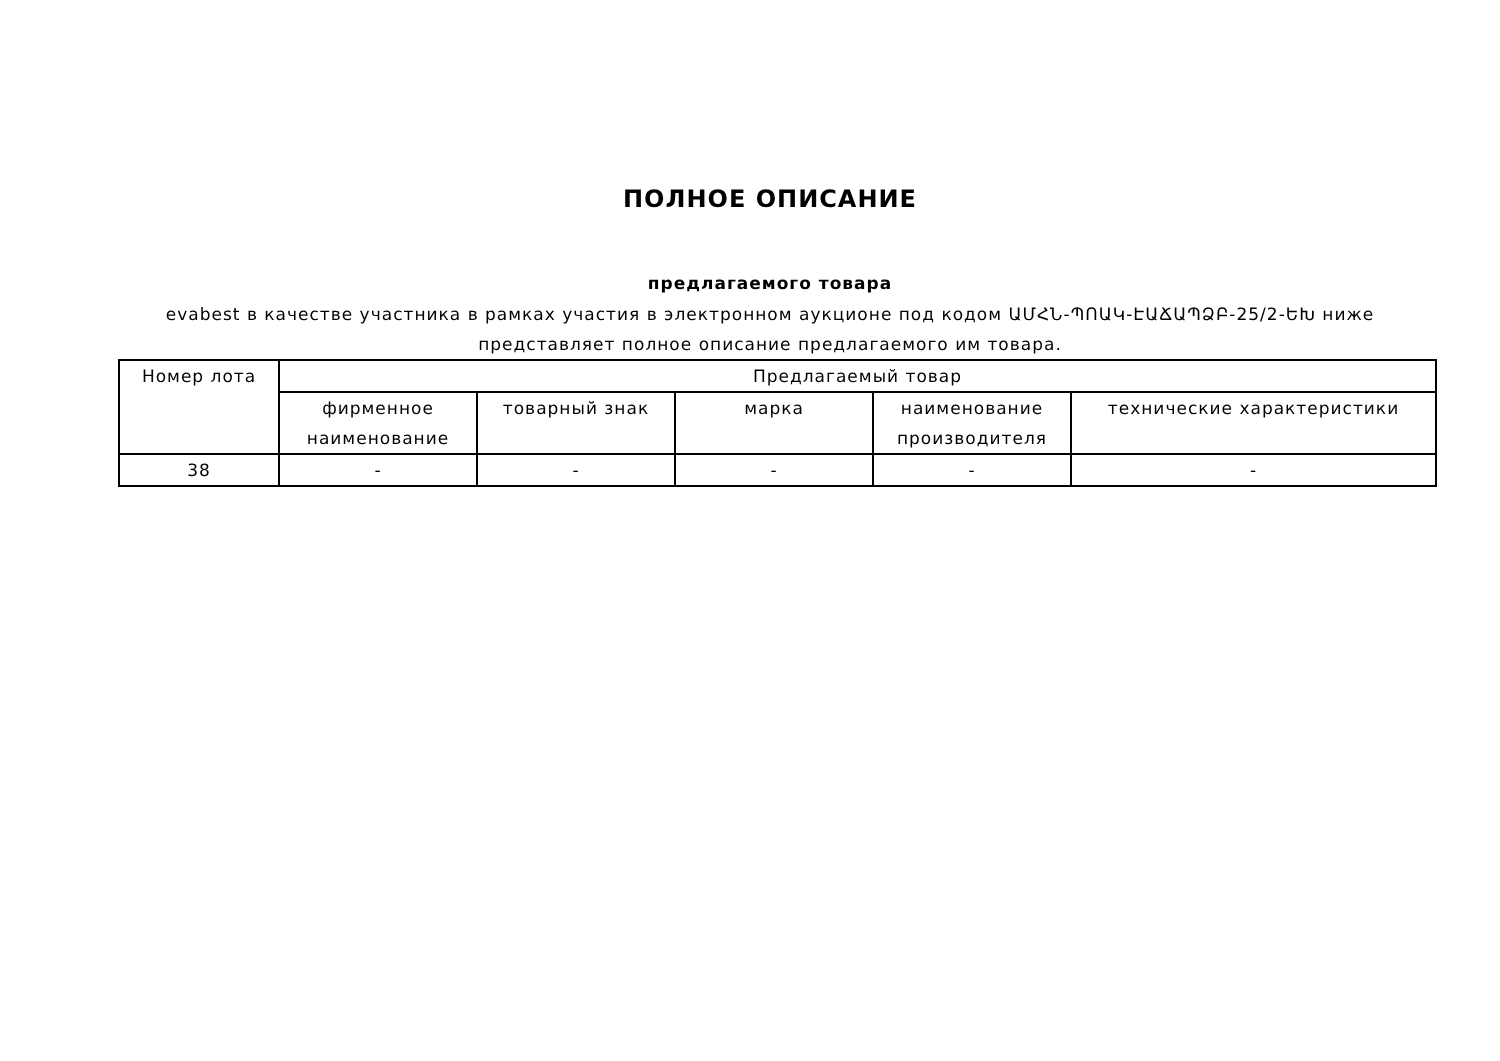ПОЛНОЕ ОПИСАНИЕ
предлагаемого товара
evabest в качестве участника в рамках участия в электронном аукционе под кодом ԱՄՀՆ-ՊՈԱԿ-ԷԱՃԱՊՁԲ-25/2-ԵԽ ниже представляет полное описание предлагаемого им товара.
| Номер лота | Предлагаемый товар | | | | |
| --- | --- | --- | --- | --- | --- |
| | фирменное наименование | товарный знак | марка | наименование производителя | технические характеристики |
| 38 | - | - | - | - | - |